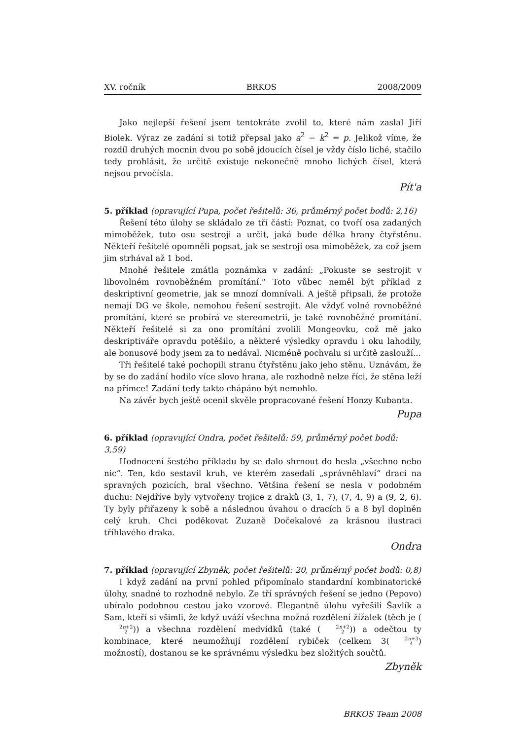XV. ročník BRKOS 2008/2009
Jako nejlepší řešení jsem tentokráte zvolil to, které nám zaslal Jiří Biolek. Výraz ze zadání si totiž přepsal jako a<sup>2</sup> − k<sup>2</sup> = p. Jelikož víme, že rozdíl druhých mocnin dvou po sobě jdoucích čísel je vždy číslo liché, stačilo tedy prohlásit, že určitě existuje nekonečně mnoho lichých čísel, která nejsou prvočísla.
Pít'a
5. příklad (opravující Pupa, počet řešitelů: 36, průměrný počet bodů: 2,16)
Řešení této úlohy se skládalo ze tří částí: Poznat, co tvoří osa zadaných mimoběžek, tuto osu sestroji a určit, jaká bude délka hrany čtyřstěnu. Někteří řešitelé opomněli popsat, jak se sestrojí osa mimoběžek, za což jsem jim strhával až 1 bod.
Mnohé řešitele zmátla poznámka v zadání: „Pokuste se sestrojit v libovolném rovnoběžném promítání.“ Toto vůbec neměl být příklad z deskriptivní geometrie, jak se mnozí domnívali. A ještě připsali, že protože nemají DG ve škole, nemohou řešení sestrojit. Ale vždyť volné rovnoběžné promítání, které se probírá ve stereometrii, je také rovnoběžné promítání. Někteří řešitelé si za ono promítání zvolili Mongeovku, což mě jako deskriptiváře opravdu potěšilo, a některé výsledky opravdu i oku lahodily, ale bonusové body jsem za to nedával. Nicméně pochvalu si určitě zaslouží...
Tři řešitelé také pochopili stranu čtyřstěnu jako jeho stěnu. Uznávám, že by se do zadání hodilo více slovo hrana, ale rozhodně nelze říci, že stěna leží na přímce! Zadání tedy takto chápáno být nemohlo.
Na závěr bych ještě ocenil skvěle propracované řešení Honzy Kubanta.
Pupa
6. příklad (opravující Ondra, počet řešitelů: 59, průměrný počet bodů: 3,59)
Hodnocení šestého příkladu by se dalo shrnout do hesla „všechno nebo nic“. Ten, kdo sestavil kruh, ve kterém zasedali „správněhlaví“ draci na spravných pozicích, bral všechno. Většina řešení se nesla v podobném duchu: Nejdříve byly vytvořeny trojice z draků (3, 1, 7), (7, 4, 9) a (9, 2, 6). Ty byly přiřazeny k sobě a následnou úvahou o dracích 5 a 8 byl doplněn celý kruh. Chci poděkovat Zuzaně Dočekalové za krásnou ilustraci tříhlavého draka.
Ondra
7. příklad (opravující Zbyněk, počet řešitelů: 20, průměrný počet bodů: 0,8)
I když zadání na první pohled připomínalo standardní kombinatorické úlohy, snadné to rozhodně nebylo. Ze tří správných řešení se jedno (Pepovo) ubíralo podobnou cestou jako vzorové. Elegantně úlohu vyřešili Šavlík a Sam, kteří si všimli, že když uváží všechna možná rozdělení žížalek (těch je (2n+2 2)) a všechna rozdělení medvídků (také (2n+2 2)) a odečtou ty kombinace, které neumožňují rozdělení rybiček (celkem 3(2n+3 4) možností), dostanou se ke správnému výsledku bez složitých součtů.
Zbyněk
BRKOS Team 2008